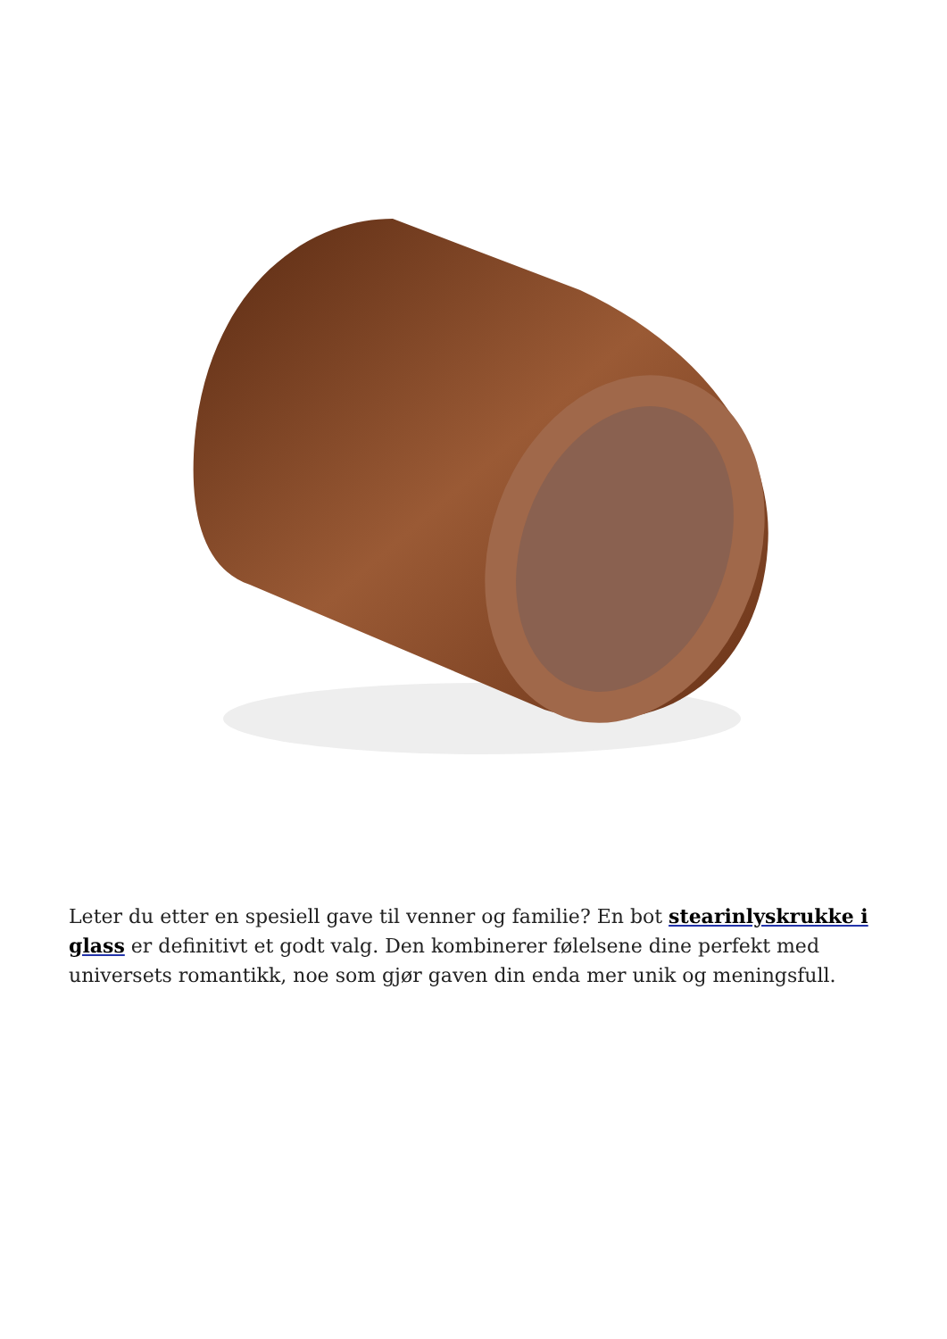Leter du etter en spesiell gave til venner og familie? En bot stearinlyskrukke i glass er definitivt et godt valg. Den kombinerer følelsene dine perfekt med universets romantikk, noe som gjør gaven din enda mer unik og meningsfull.